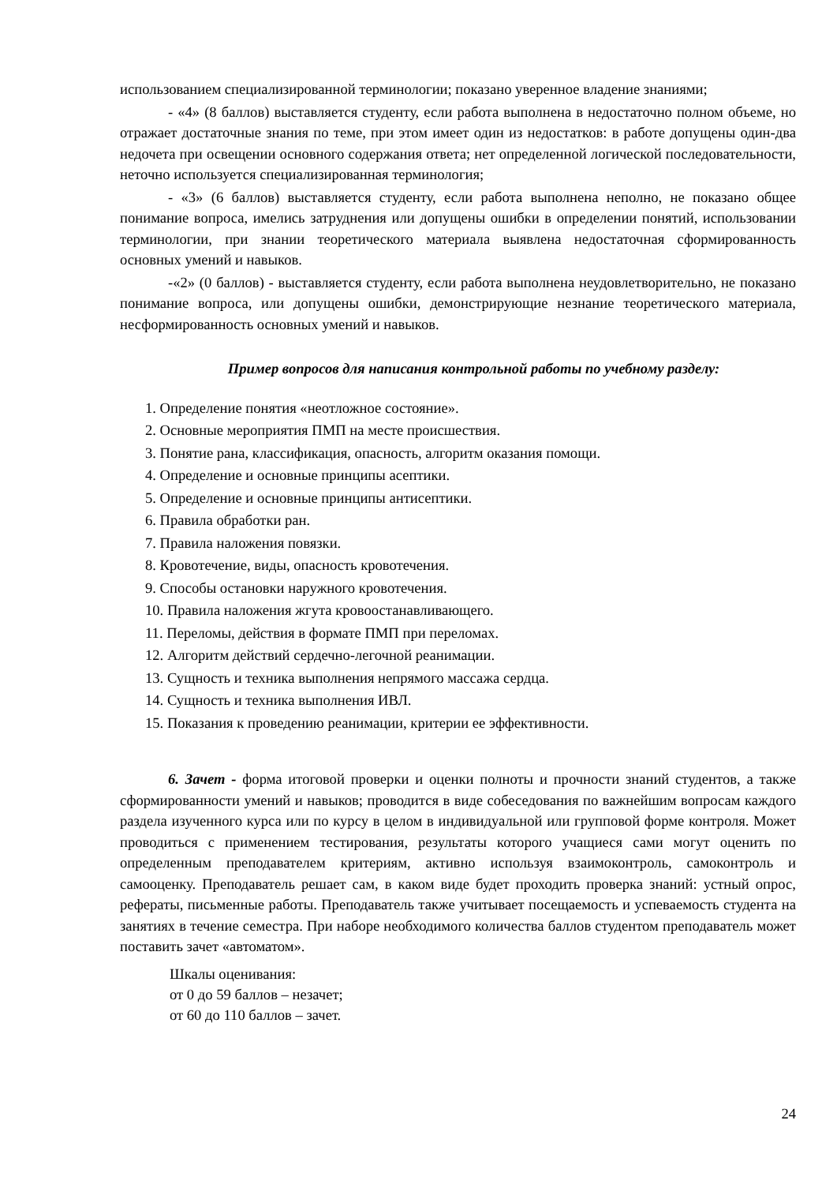использованием специализированной терминологии; показано уверенное владение знаниями;
- «4» (8 баллов) выставляется студенту, если работа выполнена в недостаточно полном объеме, но отражает достаточные знания по теме, при этом имеет один из недостатков: в работе допущены один-два недочета при освещении основного содержания ответа; нет определенной логической последовательности, неточно используется специализированная терминология;
- «3» (6 баллов) выставляется студенту, если работа выполнена неполно, не показано общее понимание вопроса, имелись затруднения или допущены ошибки в определении понятий, использовании терминологии, при знании теоретического материала выявлена недостаточная сформированность основных умений и навыков.
-«2» (0 баллов) - выставляется студенту, если работа выполнена неудовлетворительно, не показано понимание вопроса, или допущены ошибки, демонстрирующие незнание теоретического материала, несформированность основных умений и навыков.
Пример вопросов для написания контрольной работы по учебному разделу:
1. Определение понятия «неотложное состояние».
2. Основные мероприятия ПМП на месте происшествия.
3. Понятие рана, классификация, опасность, алгоритм оказания помощи.
4. Определение и основные принципы асептики.
5. Определение и основные принципы антисептики.
6. Правила обработки ран.
7. Правила наложения повязки.
8. Кровотечение, виды, опасность кровотечения.
9. Способы остановки наружного кровотечения.
10. Правила наложения жгута кровоостанавливающего.
11. Переломы, действия в формате ПМП при переломах.
12. Алгоритм действий сердечно-легочной реанимации.
13. Сущность и техника выполнения непрямого массажа сердца.
14. Сущность и техника выполнения ИВЛ.
15. Показания к проведению реанимации, критерии ее эффективности.
6. Зачет - форма итоговой проверки и оценки полноты и прочности знаний студентов, а также сформированности умений и навыков; проводится в виде собеседования по важнейшим вопросам каждого раздела изученного курса или по курсу в целом в индивидуальной или групповой форме контроля. Может проводиться с применением тестирования, результаты которого учащиеся сами могут оценить по определенным преподавателем критериям, активно используя взаимоконтроль, самоконтроль и самооценку. Преподаватель решает сам, в каком виде будет проходить проверка знаний: устный опрос, рефераты, письменные работы. Преподаватель также учитывает посещаемость и успеваемость студента на занятиях в течение семестра. При наборе необходимого количества баллов студентом преподаватель может поставить зачет «автоматом».
Шкалы оценивания:
от 0 до 59 баллов – незачет;
от 60 до 110 баллов – зачет.
24